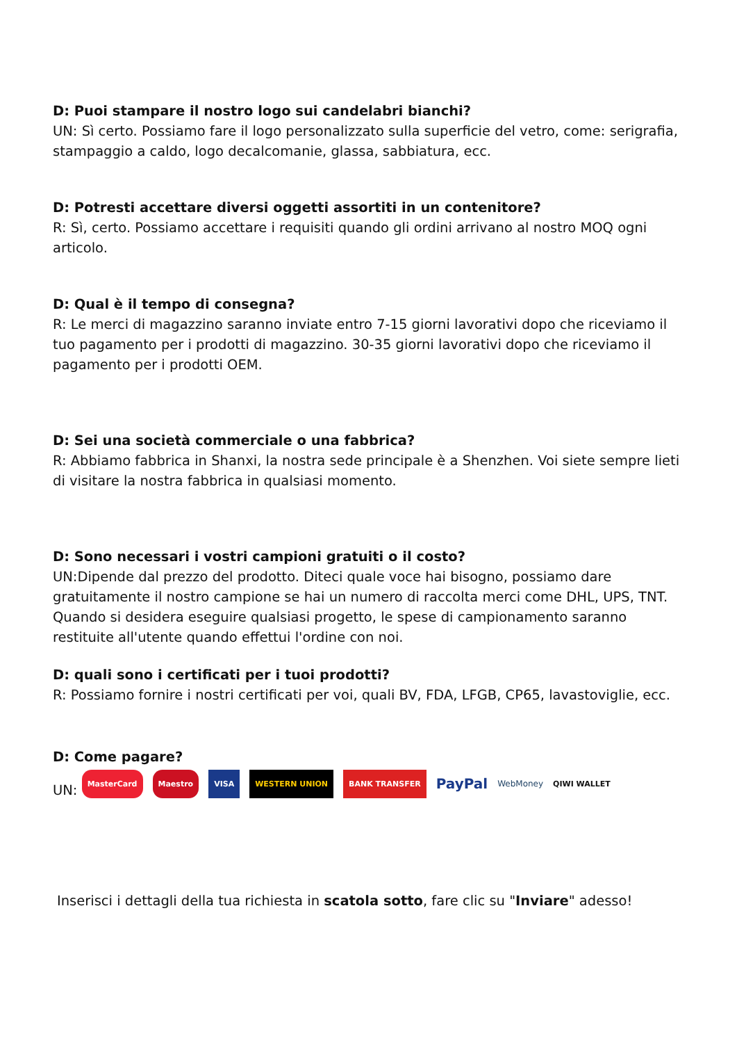D: Puoi stampare il nostro logo sui candelabri bianchi?
UN: Sì certo. Possiamo fare il logo personalizzato sulla superficie del vetro, come: serigrafia, stampaggio a caldo, logo decalcomanie, glassa, sabbiatura, ecc.
D: Potresti accettare diversi oggetti assortiti in un contenitore?
R: Sì, certo. Possiamo accettare i requisiti quando gli ordini arrivano al nostro MOQ ogni articolo.
D: Qual è il tempo di consegna?
R: Le merci di magazzino saranno inviate entro 7-15 giorni lavorativi dopo che riceviamo il tuo pagamento per i prodotti di magazzino. 30-35 giorni lavorativi dopo che riceviamo il pagamento per i prodotti OEM.
D: Sei una società commerciale o una fabbrica?
R: Abbiamo fabbrica in Shanxi, la nostra sede principale è a Shenzhen. Voi siete sempre lieti di visitare la nostra fabbrica in qualsiasi momento.
D: Sono necessari i vostri campioni gratuiti o il costo?
UN:Dipende dal prezzo del prodotto. Diteci quale voce hai bisogno, possiamo dare gratuitamente il nostro campione se hai un numero di raccolta merci come DHL, UPS, TNT. Quando si desidera eseguire qualsiasi progetto, le spese di campionamento saranno restituite all'utente quando effettui l'ordine con noi.
D: quali sono i certificati per i tuoi prodotti?
R: Possiamo fornire i nostri certificati per voi, quali BV, FDA, LFGB, CP65, lavastoviglie, ecc.
D: Come pagare?
UN: MasterCard Maestro VISA WESTERN UNION BANK TRANSFER PayPal WebMoney QIWI WALLET
Inserisci i dettagli della tua richiesta in scatola sotto, fare clic su "Inviare" adesso!